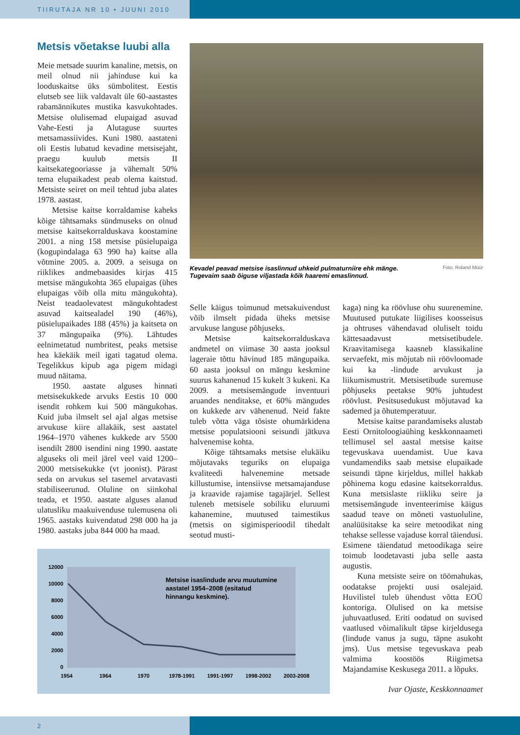TIIRUTAJA NR 10 • JUUNI 2010
Metsis võetakse luubi alla
Meie metsade suurim kanaline, metsis, on meil olnud nii jahinduse kui ka looduskaitse üks sümbolitest. Eestis elutseb see liik valdavalt üle 60-aastastes rabamännikutes mustika kasvukohtades. Metsise olulisemad elupaigad asuvad Vahe-Eesti ja Alutaguse suurtes metsamassiivides. Kuni 1980. aastateni oli Eestis lubatud kevadine metsisejaht, praegu kuulub metsis II kaitsekategooriasse ja vähemalt 50% tema elupaikadest peab olema kaitstud. Metsiste seiret on meil tehtud juba alates 1978. aastast.
Metsise kaitse korraldamise kaheks kõige tähtsamaks sündmuseks on olnud metsise kaitsekorralduskava koostamine 2001. a ning 158 metsise püsielupaiga (kogupindalaga 63 990 ha) kaitse alla võtmine 2005. a. 2009. a seisuga on riiklikes andmebaasides kirjas 415 metsise mängukohta 365 elupaigas (ühes elupaigas võib olla mitu mängukohta). Neist teadaolevatest mängukohtadest asuvad kaitsealadel 190 (46%), püsielupaikades 188 (45%) ja kaitseta on 37 mängupaika (9%). Lähtudes eelnimetatud numbritest, peaks metsise hea käekäik meil igati tagatud olema. Tegelikkus kipub aga pigem midagi muud näitama.
1950. aastate alguses hinnati metsisekukkede arvuks Eestis 10 000 isendit rohkem kui 500 mängukohas. Kuid juba ilmselt sel ajal algas metsise arvukuse kiire allakäik, sest aastatel 1964–1970 vähenes kukkede arv 5500 isendilt 2800 isendini ning 1990. aastate alguseks oli meil järel veel vaid 1200–2000 metsisekukke (vt joonist). Pärast seda on arvukus sel tasemel arvatavasti stabiliseerunud. Oluline on siinkohal teada, et 1950. aastate alguses alanud ulatusliku maakuivenduse tulemusena oli 1965. aastaks kuivendatud 298 000 ha ja 1980. aastaks juba 844 000 ha maad.
Kevadel peavad metsise isaslinnud uhkeid pulmaturniire ehk mänge.
Tugevaim saab õiguse viljastada kõik haaremi emaslinnud.
Foto: Roland Müür
Selle käigus toimunud metsakuivendust võib ilmselt pidada üheks metsise arvukuse languse põhjuseks.
Metsise kaitsekorralduskava andmetel on viimase 30 aasta jooksul lageraie tõttu hävinud 185 mängupaika. 60 aasta jooksul on mängu keskmine suurus kahanenud 15 kukelt 3 kukeni. Ka 2009. a metsisemängude inventuuri aruandes nenditakse, et 60% mängudes on kukkede arv vähenenud. Neid fakte tuleb võtta väga tõsiste ohumärkidena metsise populatsiooni seisundi jätkuva halvenemise kohta.
Kõige tähtsamaks metsise elukäiku mõjutavaks teguriks on elupaiga kvaliteedi halvenemine metsade killustumise, intensiivse metsamajanduse ja kraavide rajamise tagajärjel. Sellest tuleneb metsisele sobiliku eluruumi kahanemine, muutused taimestikus (metsis on sigimisperioodil tihedalt seotud musti-
kaga) ning ka röövluse ohu suurenemine. Muutused putukate liigilises koosseisus ja ohtruses vähendavad oluliselt toidu kättesaadavust metsisetibudele. Kraavitamisega kaasneb klassikaline servaefekt, mis mõjutab nii röövloomade kui ka -lindude arvukust ja liikumismustrit. Metsisetibude suremuse põhjuseks peetakse 90% juhtudest röövlust. Pesitsusedukust mõjutavad ka sademed ja õhutemperatuur.
Metsise kaitse parandamiseks alustab Eesti Ornitoloogiaühing keskkonnaameti tellimusel sel aastal metsise kaitse tegevuskava uuendamist. Uue kava vundamendiks saab metsise elupaikade seisundi täpne kirjeldus, millel hakkab põhinema kogu edasine kaitsekorraldus. Kuna metsislaste riikliku seire ja metsisemängude inventeerimise käigus saadud teave on mõneti vastuoluline, analüüsitakse ka seire metoodikat ning tehakse sellesse vajaduse korral täiendusi. Esimene täiendatud metoodikaga seire toimub loodetavasti juba selle aasta augustis.
Kuna metsiste seire on töömahukas, oodatakse projekti uusi osalejaid. Huvilistel tuleb ühendust võtta EOÜ kontoriga. Olulised on ka metsise juhuvaatlused. Eriti oodatud on suvised vaatlused võimalikult täpse kirjeldusega (lindude vanus ja sugu, täpne asukoht jms). Uus metsise tegevuskava peab valmima koostöös Riigimetsa Majandamise Keskusega 2011. a lõpuks.
Ivar Ojaste, Keskkonnaamet
12000
10000
8000
6000
4000
2000
0
1954
1964
1970
1978-1991
1991-1997
1998-2002
2003-2008
Metsise isaslindude arvu muutumine
aastatel 1954–2008 (esitatud
hinnangu keskmine).
2